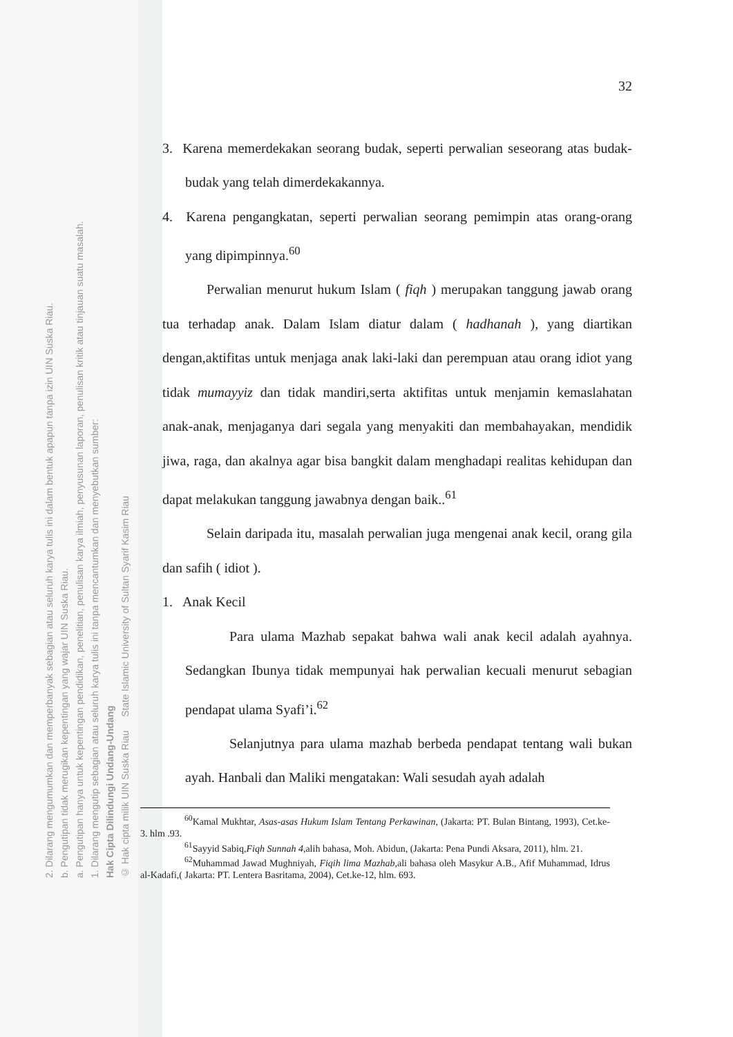2. Dilarang mengumumkan dan memperbanyak sebagian atau seluruh karya tulis ini dalam bentuk apapun tanpa izin UIN Suska Riau.
b. Pengutipan tidak merugikan kepentingan yang wajar UIN Suska Riau.
a. Pengutipan hanya untuk kepentingan pendidikan, penelitian, penulisan karya ilmiah, penyusunan laporan, penulisan kritik atau tinjauan suatu masalah.
1. Dilarang mengutip sebagian atau seluruh karya tulis ini tanpa mencantumkan dan menyebutkan sumber:
Hak Cipta Dilindungi Undang-Undang
© Hak cipta milik UIN Suska Riau State Islamic University of Sultan Syarif Kasim Riau
32
3. Karena memerdekakan seorang budak, seperti perwalian seseorang atas budak-budak yang telah dimerdekakannya.
4. Karena pengangkatan, seperti perwalian seorang pemimpin atas orang-orang yang dipimpinnya.<sup>60</sup>
Perwalian menurut hukum Islam ( fiqh ) merupakan tanggung jawab orang tua terhadap anak. Dalam Islam diatur dalam ( hadhanah ), yang diartikan dengan,aktifitas untuk menjaga anak laki-laki dan perempuan atau orang idiot yang tidak mumayyiz dan tidak mandiri,serta aktifitas untuk menjamin kemaslahatan anak-anak, menjaganya dari segala yang menyakiti dan membahayakan, mendidik jiwa, raga, dan akalnya agar bisa bangkit dalam menghadapi realitas kehidupan dan dapat melakukan tanggung jawabnya dengan baik..<sup>61</sup>
Selain daripada itu, masalah perwalian juga mengenai anak kecil, orang gila dan safih ( idiot ).
1. Anak Kecil
Para ulama Mazhab sepakat bahwa wali anak kecil adalah ayahnya. Sedangkan Ibunya tidak mempunyai hak perwalian kecuali menurut sebagian pendapat ulama Syafi’i.<sup>62</sup>
Selanjutnya para ulama mazhab berbeda pendapat tentang wali bukan ayah. Hanbali dan Maliki mengatakan: Wali sesudah ayah adalah
<sup>60</sup> Kamal Mukhtar, Asas-asas Hukum Islam Tentang Perkawinan, (Jakarta: PT. Bulan Bintang, 1993), Cet.ke-3. hlm .93.
<sup>61</sup> Sayyid Sabiq,Fiqh Sunnah 4,alih bahasa, Moh. Abidun, (Jakarta: Pena Pundi Aksara, 2011), hlm. 21.
<sup>62</sup> Muhammad Jawad Mughniyah, Fiqih lima Mazhab,ali bahasa oleh Masykur A.B., Afif Muhammad, Idrus al-Kadafi,( Jakarta: PT. Lentera Basritama, 2004), Cet.ke-12, hlm. 693.